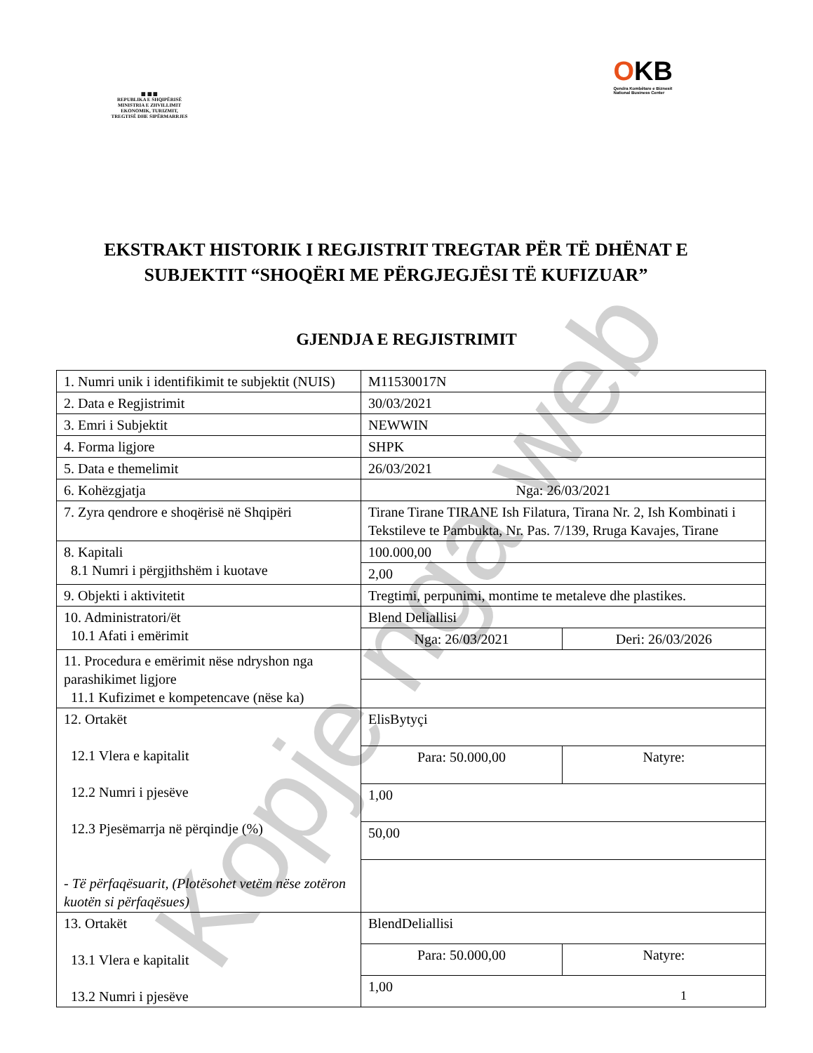▦ ▦ ▦
REPUBLIKA E SHQIPËRISË
MINISTRIA E ZHVILLIMIT
EKONOMIK, TURIZMIT,
TREGTISË DHE SIPËRMARRJES
OKB
Qendra Kombëtare e Biznesit
National Business Center
EKSTRAKT HISTORIK I REGJISTRIT TREGTAR PËR TË DHËNAT E SUBJEKTIT “SHOQËRI ME PËRGJEGJËSI TË KUFIZUAR”
GJENDJA E REGJISTRIMIT
| 1. Numri unik i identifikimit te subjektit (NUIS) | M11530017N | |
| 2. Data e Regjistrimit | 30/03/2021 | |
| 3. Emri i Subjektit | NEWWIN | |
| 4. Forma ligjore | SHPK | |
| 5. Data e themelimit | 26/03/2021 | |
| 6. Kohëzgjatja | Nga: 26/03/2021 | |
| 7. Zyra qendrore e shoqërisë në Shqipëri | Tirane Tirane TIRANE Ish Filatura, Tirana Nr. 2, Ish Kombinati i Tekstileve te Pambukta, Nr. Pas. 7/139, Rruga Kavajes, Tirane | |
| 8. Kapitali 8.1 Numri i përgjithshëm i kuotave | 100.000,00 | |
| | 2,00 | |
| 9. Objekti i aktivitetit | Tregtimi, perpunimi, montime te metaleve dhe plastikes. | |
| 10. Administratori/ët 10.1 Afati i emërimit | Blend Deliallisi | |
| | Nga: 26/03/2021 | Deri: 26/03/2026 |
| 11. Procedura e emërimit nëse ndryshon nga parashikimet ligjore 11.1 Kufizimet e kompetencave (nëse ka) | | |
| 12. Ortakët 12.1 Vlera e kapitalit 12.2 Numri i pjesëve 12.3 Pjesëmarrja në përqindje (%) - Të përfaqësuarit, (Plotësohet vetëm nëse zotëron kuotën si përfaqësues) | ElisBytyçi | |
| | Para: 50.000,00 | Natyre: |
| | 1,00 | |
| | 50,00 | |
| 13. Ortakët 13.1 Vlera e kapitalit 13.2 Numri i pjesëve | BlendDeliallisi | |
| | Para: 50.000,00 | Natyre: |
| | 1,00 | |
Kopje nga web 1